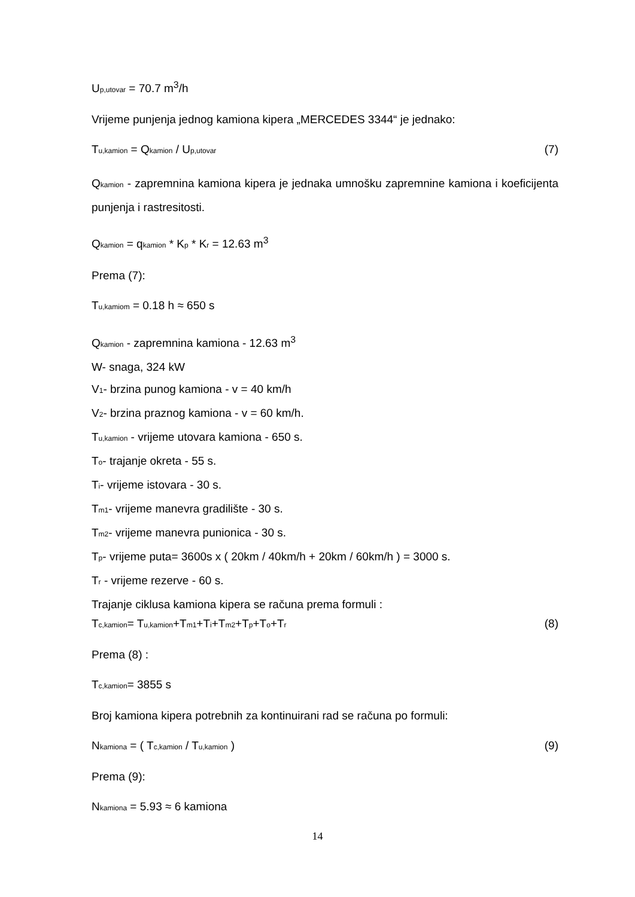Up,utovar = 70.7 m<sup>3</sup>/h
Vrijeme punjenja jednog kamiona kipera „MERCEDES 3344“ je jednako:
Tu,kamion = Qkamion / Up,utovar (7)
Qkamion - zapremnina kamiona kipera je jednaka umnošku zapremnine kamiona i koeficijenta punjenja i rastresitosti.
Qkamion = qkamion * Kp * Kr = 12.63 m<sup>3</sup>
Prema (7):
Tu,kamiom = 0.18 h ≈ 650 s
Qkamion - zapremnina kamiona - 12.63 m<sup>3</sup>
W- snaga, 324 kW
V1- brzina punog kamiona - v = 40 km/h
V2- brzina praznog kamiona - v = 60 km/h.
Tu,kamion - vrijeme utovara kamiona - 650 s.
To- trajanje okreta - 55 s.
Ti- vrijeme istovara - 30 s.
Tm1- vrijeme manevra gradilište - 30 s.
Tm2- vrijeme manevra punionica - 30 s.
Tp- vrijeme puta= 3600s x ( 20km / 40km/h + 20km / 60km/h ) = 3000 s.
Tr - vrijeme rezerve - 60 s.
Trajanje ciklusa kamiona kipera se računa prema formuli :
Tc,kamion= Tu,kamion+Tm1+Ti+Tm2+Tp+To+Tr (8)
Prema (8) :
Tc,kamion= 3855 s
Broj kamiona kipera potrebnih za kontinuirani rad se računa po formuli:
Nkamiona = ( Tc,kamion / Tu,kamion ) (9)
Prema (9):
Nkamiona = 5.93 ≈ 6 kamiona
14